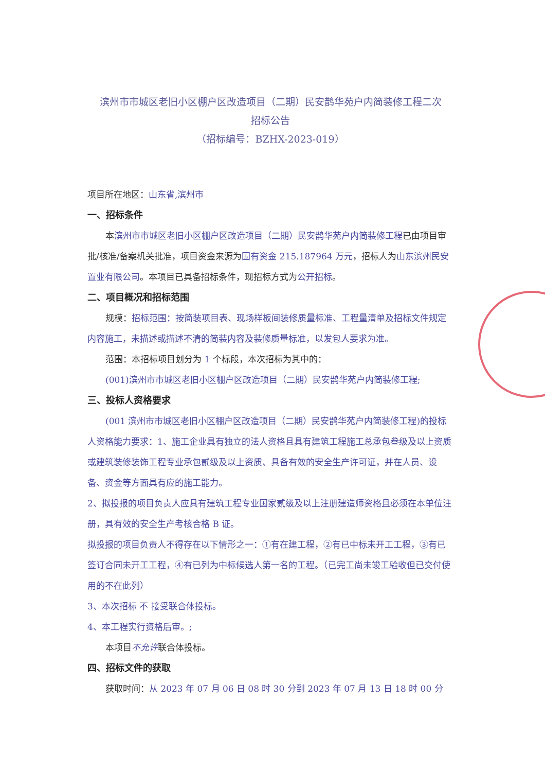滨州市市城区老旧小区棚户区改造项目（二期）民安鹊华苑户内简装修工程二次
招标公告
（招标编号：BZHX-2023-019）
项目所在地区：山东省,滨州市
一、招标条件
本滨州市市城区老旧小区棚户区改造项目（二期）民安鹊华苑户内简装修工程已由项目审批/核准/备案机关批准，项目资金来源为国有资金 215.187964 万元，招标人为山东滨州民安置业有限公司。本项目已具备招标条件，现招标方式为公开招标。
二、项目概况和招标范围
规模：招标范围：按简装项目表、现场样板间装修质量标准、工程量清单及招标文件规定内容施工，未描述或描述不清的简装内容及装修质量标准，以发包人要求为准。
范围：本招标项目划分为 1 个标段，本次招标为其中的：
(001)滨州市市城区老旧小区棚户区改造项目（二期）民安鹊华苑户内简装修工程;
三、投标人资格要求
(001 滨州市市城区老旧小区棚户区改造项目（二期）民安鹊华苑户内简装修工程)的投标人资格能力要求：1、施工企业具有独立的法人资格且具有建筑工程施工总承包叁级及以上资质或建筑装修装饰工程专业承包贰级及以上资质、具备有效的安全生产许可证，并在人员、设备、资金等方面具有应的施工能力。
2、拟投报的项目负责人应具有建筑工程专业国家贰级及以上注册建造师资格且必须在本单位注册，具有效的安全生产考核合格 B 证。
拟投报的项目负责人不得存在以下情形之一：①有在建工程，②有已中标未开工工程，③有已签订合同未开工工程，④有已列为中标候选人第一名的工程。（已完工尚未竣工验收但已交付使用的不在此列）
3、本次招标 不 接受联合体投标。
4、本工程实行资格后审。;
本项目不允许联合体投标。
四、招标文件的获取
获取时间：从 2023 年 07 月 06 日 08 时 30 分到 2023 年 07 月 13 日 18 时 00 分